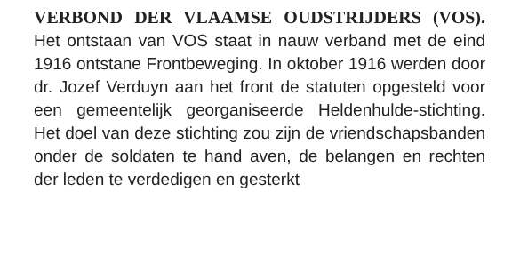VERBOND DER VLAAMSE OUDSTRIJDERS (VOS). Het ontstaan van VOS staat in nauw verband met de eind 1916 ontstane Frontbeweging. In oktober 1916 werden door dr. Jozef Verduyn aan het front de statuten opgesteld voor een gemeentelijk georganiseerde Heldenhulde-stichting. Het doel van deze stichting zou zijn de vriendschapsbanden onder de soldaten te hand aven, de belangen en rechten der leden te verdedigen en gesterkt